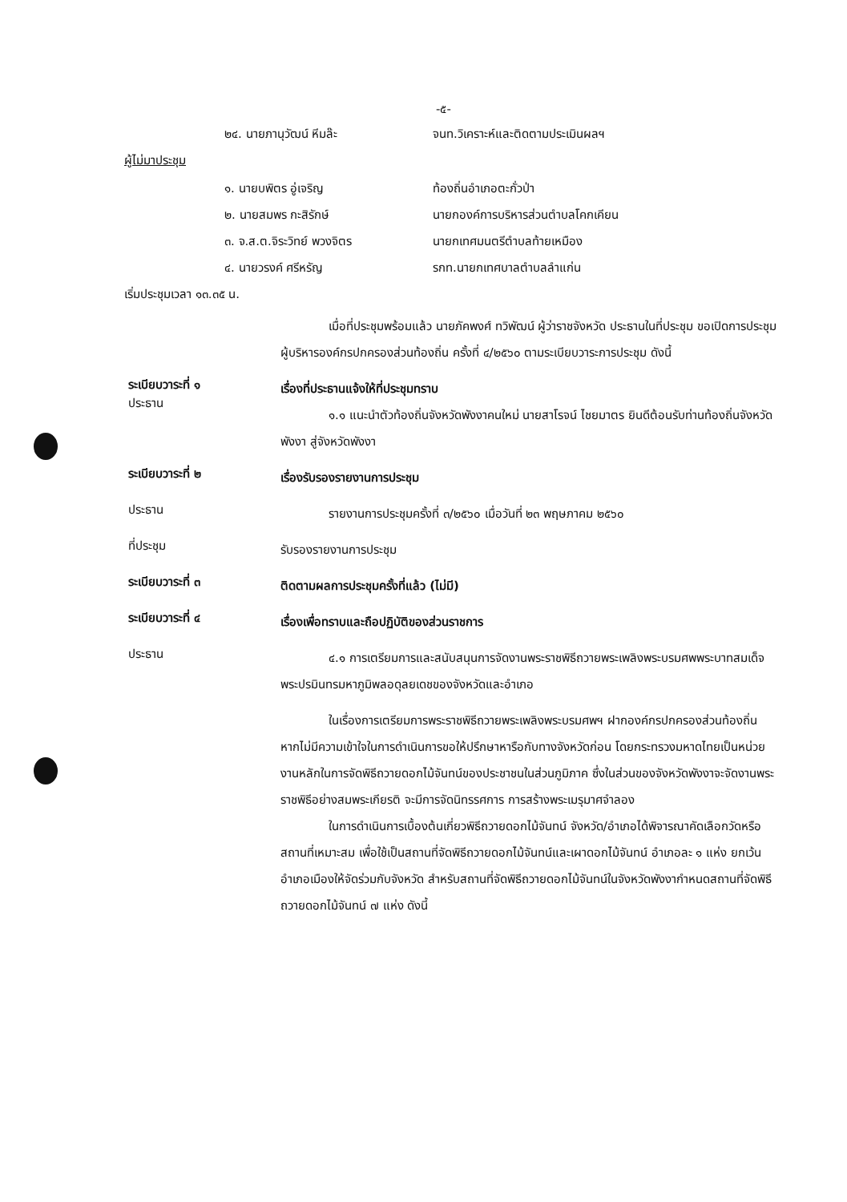-๕-
๒๔. นายภานุวัฒน์ หีมล๊ะ จนท.วิเคราะห์และติดตามประเมินผลฯ
ผู้ไม่มาประชุม
๑. นายบพิตร อู่เจริญ ท้องถิ่นอำเภอตะกั่วป่า
๒. นายสมพร กะสิรักษ์ นายกองค์การบริหารส่วนตำบลโคกเคียน
๓. จ.ส.ต.จิระวิทย์ พวงจิตร นายกเทศมนตรีตำบลท้ายเหมือง
๔. นายวรงค์ ศรีหรัญ รกท.นายกเทศบาลตำบลลำแก่น
เริ่มประชุมเวลา ๑๓.๓๕ น.
เมื่อที่ประชุมพร้อมแล้ว นายภัคพงศ์ ทวิพัฒน์ ผู้ว่าราชจังหวัด ประธานในที่ประชุม ขอเปิดการประชุมผู้บริหารองค์กรปกครองส่วนท้องถิ่น ครั้งที่ ๔/๒๕๖๐ ตามระเบียบวาระการประชุม ดังนี้
ระเบียบวาระที่ ๑
ประธาน
เรื่องที่ประธานแจ้งให้ที่ประชุมทราบ
๑.๑ แนะนำตัวท้องถิ่นจังหวัดพังงาคนใหม่ นายสาโรจน์ ไชยมาตร ยินดีต้อนรับท่านท้องถิ่นจังหวัดพังงา สู่จังหวัดพังงา
ระเบียบวาระที่ ๒
เรื่องรับรองรายงานการประชุม
ประธาน
รายงานการประชุมครั้งที่ ๓/๒๕๖๐ เมื่อวันที่ ๒๓ พฤษภาคม ๒๕๖๐
ที่ประชุม
รับรองรายงานการประชุม
ระเบียบวาระที่ ๓
ติดตามผลการประชุมครั้งที่แล้ว (ไม่มี)
ระเบียบวาระที่ ๔
เรื่องเพื่อทราบและถือปฏิบัติของส่วนราชการ
ประธาน
๔.๑ การเตรียมการและสนับสนุนการจัดงานพระราชพิธีถวายพระเพลิงพระบรมศพพระบาทสมเด็จพระปรมินทรมหาภูมิพลอดุลยเดชของจังหวัดและอำเภอ
ในเรื่องการเตรียมการพระราชพิธีถวายพระเพลิงพระบรมศพฯ ฝากองค์กรปกครองส่วนท้องถิ่น หากไม่มีความเข้าใจในการดำเนินการขอให้ปรึกษาหารือกับทางจังหวัดก่อน โดยกระทรวงมหาดไทยเป็นหน่วยงานหลักในการจัดพิธีถวายดอกไม้จันทน์ของประชาชนในส่วนภูมิภาค ซึ่งในส่วนของจังหวัดพังงาจะจัดงานพระราชพิธีอย่างสมพระเกียรติ จะมีการจัดนิทรรศการ การสร้างพระเมรุมาศจำลอง
ในการดำเนินการเบื้องต้นเกี่ยวพิธีถวายดอกไม้จันทน์ จังหวัด/อำเภอได้พิจารณาคัดเลือกวัดหรือสถานที่เหมาะสม เพื่อใช้เป็นสถานที่จัดพิธีถวายดอกไม้จันทน์และเผาดอกไม้จันทน์ อำเภอละ ๑ แห่ง ยกเว้นอำเภอเมืองให้จัดร่วมกับจังหวัด สำหรับสถานที่จัดพิธีถวายดอกไม้จันทน์ในจังหวัดพังงากำหนดสถานที่จัดพิธีถวายดอกไม้จันทน์ ๗ แห่ง ดังนี้